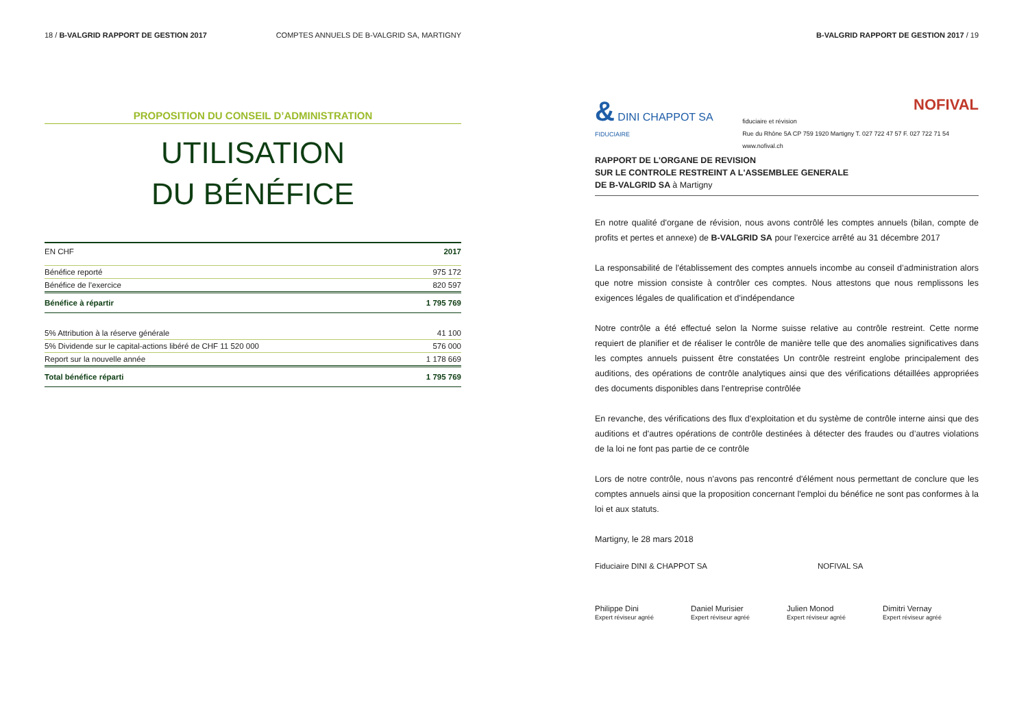18 / B-VALGRID RAPPORT DE GESTION 2017 COMPTES ANNUELS DE B-VALGRID SA, MARTIGNY
PROPOSITION DU CONSEIL D’ADMINISTRATION
UTILISATION
DU BÉNÉFICE
| EN CHF | 2017 |
| --- | --- |
| Bénéfice reporté | 975 172 |
| Bénéfice de l’exercice | 820 597 |
| Bénéfice à répartir | 1 795 769 |
| 5% Attribution à la réserve générale | 41 100 |
| 5% Dividende sur le capital-actions libéré de CHF 11 520 000 | 576 000 |
| Report sur la nouvelle année | 1 178 669 |
| Total bénéfice réparti | 1 795 769 |
B-VALGRID RAPPORT DE GESTION 2017 / 19
& DINI CHAPPOT SA FIDUCIAIRE
NOFIVAL
fiduciaire et révision
Rue du Rhône 5A CP 759 1920 Martigny T. 027 722 47 57 F. 027 722 71 54 www.nofival.ch
RAPPORT DE L'ORGANE DE REVISION
SUR LE CONTROLE RESTREINT A L'ASSEMBLEE GENERALE
DE B-VALGRID SA à Martigny
En notre qualité d'organe de révision, nous avons contrôlé les comptes annuels (bilan, compte de profits et pertes et annexe) de B-VALGRID SA pour l'exercice arrêté au 31 décembre 2017
La responsabilité de l'établissement des comptes annuels incombe au conseil d’administration alors que notre mission consiste à contrôler ces comptes. Nous attestons que nous remplissons les exigences légales de qualification et d'indépendance
Notre contrôle a été effectué selon la Norme suisse relative au contrôle restreint. Cette norme requiert de planifier et de réaliser le contrôle de manière telle que des anomalies significatives dans les comptes annuels puissent être constatées Un contrôle restreint englobe principalement des auditions, des opérations de contrôle analytiques ainsi que des vérifications détaillées appropriées des documents disponibles dans l'entreprise contrôlée
En revanche, des vérifications des flux d'exploitation et du système de contrôle interne ainsi que des auditions et d'autres opérations de contrôle destinées à détecter des fraudes ou d’autres violations de la loi ne font pas partie de ce contrôle
Lors de notre contrôle, nous n'avons pas rencontré d'élément nous permettant de conclure que les comptes annuels ainsi que la proposition concernant l'emploi du bénéfice ne sont pas conformes à la loi et aux statuts.
Martigny, le 28 mars 2018
Fiduciaire DINI & CHAPPOT SA NOFIVAL SA
Philippe Dini
Expert réviseur agréé
Daniel Murisier
Expert réviseur agréé
Julien Monod
Expert réviseur agréé
Dimitri Vernay
Expert réviseur agréé